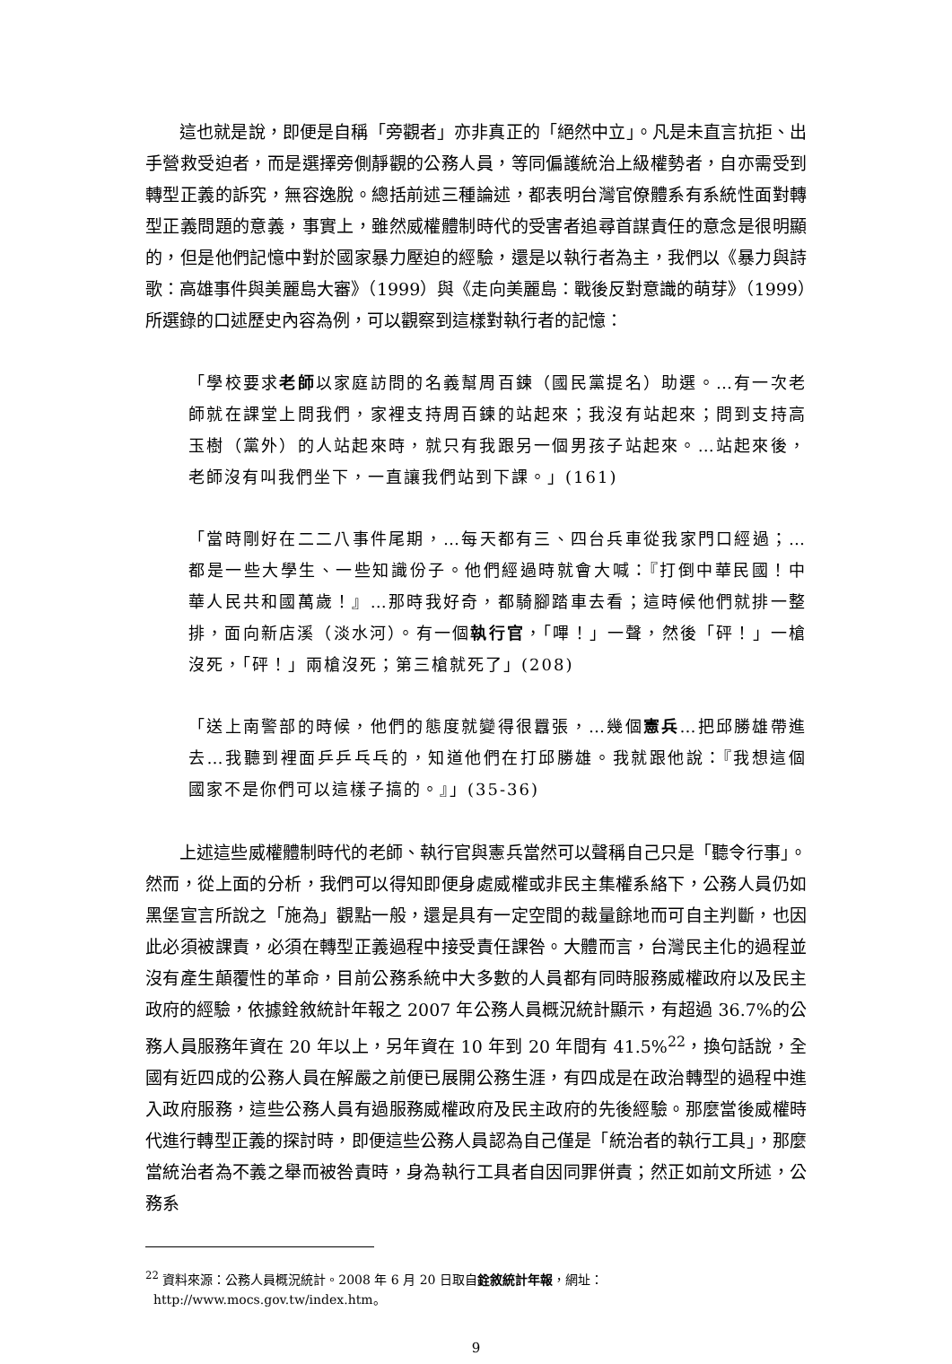這也就是說，即便是自稱「旁觀者」亦非真正的「絕然中立」。凡是未直言抗拒、出手營救受迫者，而是選擇旁側靜觀的公務人員，等同偏護統治上級權勢者，自亦需受到轉型正義的訴究，無容逸脫。總括前述三種論述，都表明台灣官僚體系有系統性面對轉型正義問題的意義，事實上，雖然威權體制時代的受害者追尋首謀責任的意念是很明顯的，但是他們記憶中對於國家暴力壓迫的經驗，還是以執行者為主，我們以《暴力與詩歌：高雄事件與美麗島大審》（1999）與《走向美麗島：戰後反對意識的萌芽》（1999）所選錄的口述歷史內容為例，可以觀察到這樣對執行者的記憶：
「學校要求老師以家庭訪問的名義幫周百鍊（國民黨提名）助選。…有一次老師就在課堂上問我們，家裡支持周百鍊的站起來；我沒有站起來；問到支持高玉樹（黨外）的人站起來時，就只有我跟另一個男孩子站起來。…站起來後，老師沒有叫我們坐下，一直讓我們站到下課。」(161)
「當時剛好在二二八事件尾期，…每天都有三、四台兵車從我家門口經過；…都是一些大學生、一些知識份子。他們經過時就會大喊：『打倒中華民國！中華人民共和國萬歲！』…那時我好奇，都騎腳踏車去看；這時候他們就排一整排，面向新店溪（淡水河）。有一個執行官，「嗶！」一聲，然後「砰！」一槍沒死，「砰！」兩槍沒死；第三槍就死了」(208)
「送上南警部的時候，他們的態度就變得很囂張，…幾個憲兵…把邱勝雄帶進去…我聽到裡面乒乒乓乓的，知道他們在打邱勝雄。我就跟他說：『我想這個國家不是你們可以這樣子搞的。』」(35-36)
上述這些威權體制時代的老師、執行官與憲兵當然可以聲稱自己只是「聽令行事」。然而，從上面的分析，我們可以得知即便身處威權或非民主集權系絡下，公務人員仍如黑堡宣言所說之「施為」觀點一般，還是具有一定空間的裁量餘地而可自主判斷，也因此必須被課責，必須在轉型正義過程中接受責任課咎。大體而言，台灣民主化的過程並沒有產生顛覆性的革命，目前公務系統中大多數的人員都有同時服務威權政府以及民主政府的經驗，依據銓敘統計年報之 2007 年公務人員概況統計顯示，有超過 36.7%的公務人員服務年資在 20 年以上，另年資在 10 年到 20 年間有 41.5%<sup>22</sup>，換句話說，全國有近四成的公務人員在解嚴之前便已展開公務生涯，有四成是在政治轉型的過程中進入政府服務，這些公務人員有過服務威權政府及民主政府的先後經驗。那麼當後威權時代進行轉型正義的探討時，即便這些公務人員認為自己僅是「統治者的執行工具」，那麼當統治者為不義之舉而被咎責時，身為執行工具者自因同罪併責；然正如前文所述，公務系
<sup>22</sup> 資料來源：公務人員概況統計。2008 年 6 月 20 日取自銓敘統計年報，網址：
http://www.mocs.gov.tw/index.htm。
9